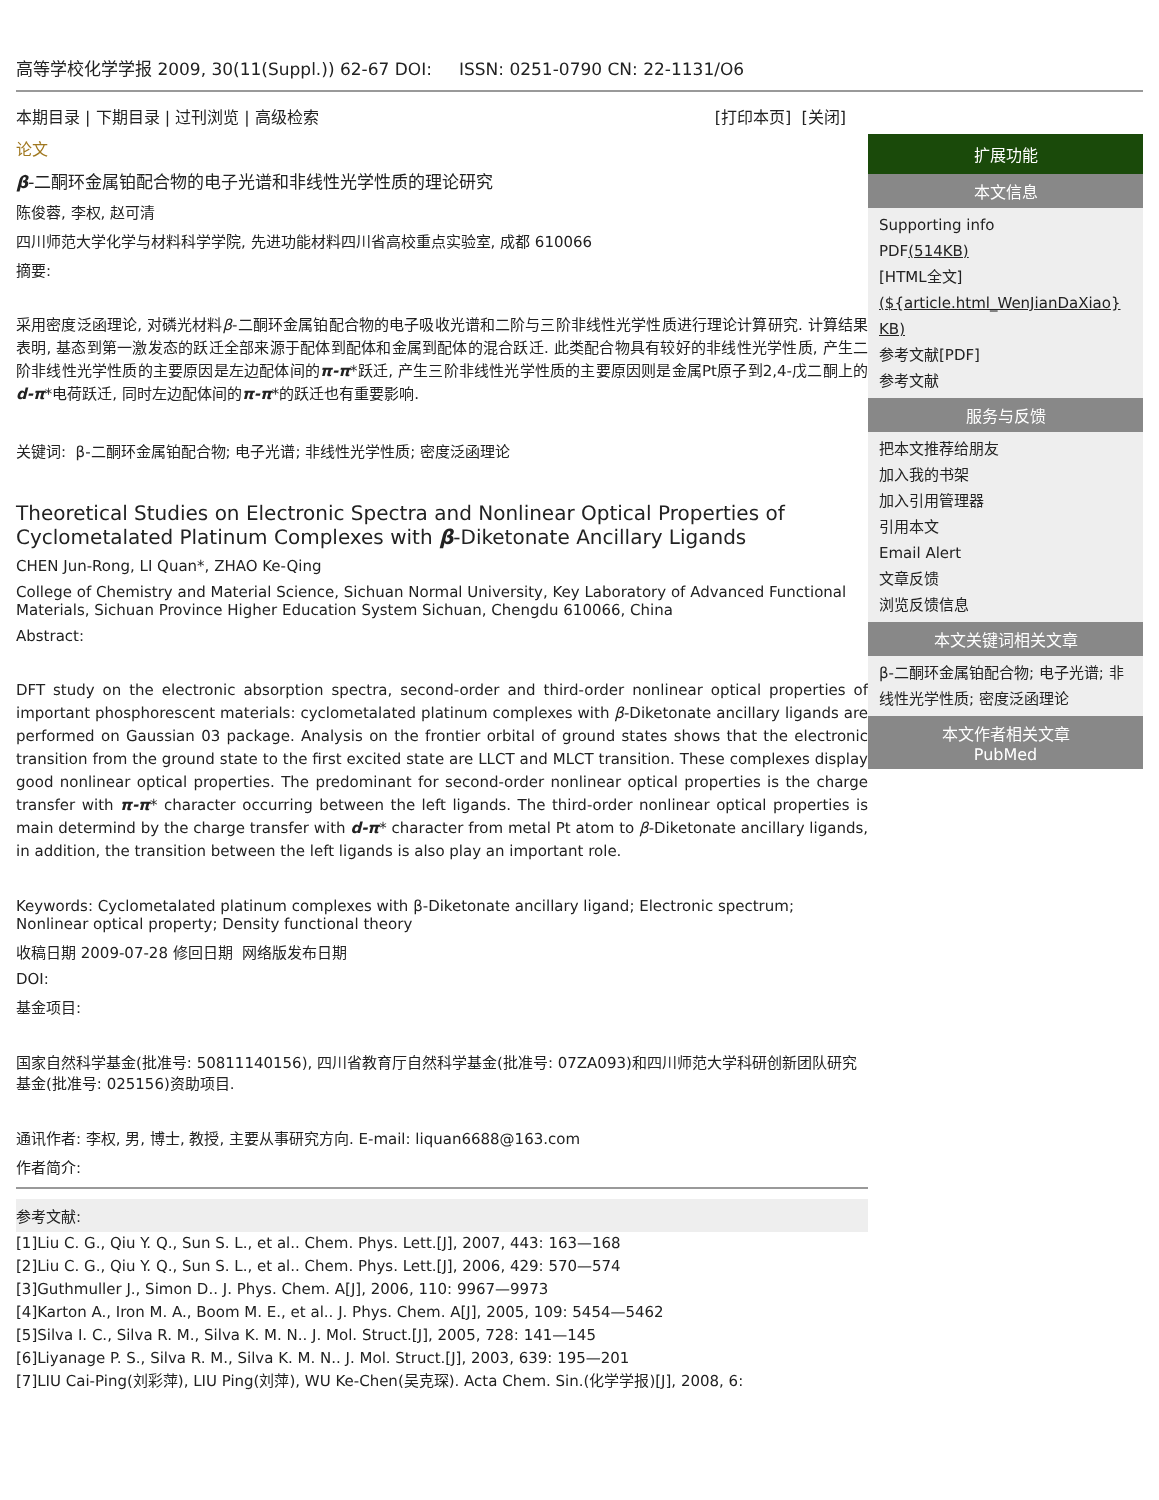高等学校化学学报 2009, 30(11(Suppl.)) 62-67 DOI: ISSN: 0251-0790 CN: 22-1131/O6
本期目录 | 下期目录 | 过刊浏览 | 高级检索 [打印本页] [关闭]
论文
β-二酮环金属铂配合物的电子光谱和非线性光学性质的理论研究
陈俊蓉, 李权, 赵可清
四川师范大学化学与材料科学学院, 先进功能材料四川省高校重点实验室, 成都 610066
摘要:
采用密度泛函理论, 对磷光材料β-二酮环金属铂配合物的电子吸收光谱和二阶与三阶非线性光学性质进行理论计算研究. 计算结果表明, 基态到第一激发态的跃迁全部来源于配体到配体和金属到配体的混合跃迁. 此类配合物具有较好的非线性光学性质, 产生二阶非线性光学性质的主要原因是左边配体间的π-π*跃迁, 产生三阶非线性光学性质的主要原因则是金属Pt原子到2,4-戊二酮上的d-π*电荷跃迁, 同时左边配体间的π-π*的跃迁也有重要影响.
关键词: β-二酮环金属铂配合物; 电子光谱; 非线性光学性质; 密度泛函理论
Theoretical Studies on Electronic Spectra and Nonlinear Optical Properties of Cyclometalated Platinum Complexes with β-Diketonate Ancillary Ligands
CHEN Jun-Rong, LI Quan*, ZHAO Ke-Qing
College of Chemistry and Material Science, Sichuan Normal University, Key Laboratory of Advanced Functional Materials, Sichuan Province Higher Education System Sichuan, Chengdu 610066, China
Abstract:
DFT study on the electronic absorption spectra, second-order and third-order nonlinear optical properties of important phosphorescent materials: cyclometalated platinum complexes with β-Diketonate ancillary ligands are performed on Gaussian 03 package. Analysis on the frontier orbital of ground states shows that the electronic transition from the ground state to the first excited state are LLCT and MLCT transition. These complexes display good nonlinear optical properties. The predominant for second-order nonlinear optical properties is the charge transfer with π-π* character occurring between the left ligands. The third-order nonlinear optical properties is main determind by the charge transfer with d-π* character from metal Pt atom to β-Diketonate ancillary ligands, in addition, the transition between the left ligands is also play an important role.
Keywords: Cyclometalated platinum complexes with β-Diketonate ancillary ligand; Electronic spectrum; Nonlinear optical property; Density functional theory
收稿日期 2009-07-28 修回日期 网络版发布日期
DOI:
基金项目:
国家自然科学基金(批准号: 50811140156), 四川省教育厅自然科学基金(批准号: 07ZA093)和四川师范大学科研创新团队研究基金(批准号: 025156)资助项目.
通讯作者: 李权, 男, 博士, 教授, 主要从事研究方向. E-mail: liquan6688@163.com
作者简介:
参考文献:
[1]Liu C. G., Qiu Y. Q., Sun S. L., et al.. Chem. Phys. Lett.[J], 2007, 443: 163—168
[2]Liu C. G., Qiu Y. Q., Sun S. L., et al.. Chem. Phys. Lett.[J], 2006, 429: 570—574
[3]Guthmuller J., Simon D.. J. Phys. Chem. A[J], 2006, 110: 9967—9973
[4]Karton A., Iron M. A., Boom M. E., et al.. J. Phys. Chem. A[J], 2005, 109: 5454—5462
[5]Silva I. C., Silva R. M., Silva K. M. N.. J. Mol. Struct.[J], 2005, 728: 141—145
[6]Liyanage P. S., Silva R. M., Silva K. M. N.. J. Mol. Struct.[J], 2003, 639: 195—201
[7]LIU Cai-Ping(刘彩萍), LIU Ping(刘萍), WU Ke-Chen(吴克琛). Acta Chem. Sin.(化学学报)[J], 2008, 6:
扩展功能
本文信息
Supporting info
PDF(514KB)
[HTML全文]
(${article.html_WenJianDaXiao} KB)
参考文献[PDF]
参考文献
服务与反馈
把本文推荐给朋友
加入我的书架
加入引用管理器
引用本文
Email Alert
文章反馈
浏览反馈信息
本文关键词相关文章
β-二酮环金属铂配合物; 电子光谱; 非线性光学性质; 密度泛函理论
本文作者相关文章
PubMed